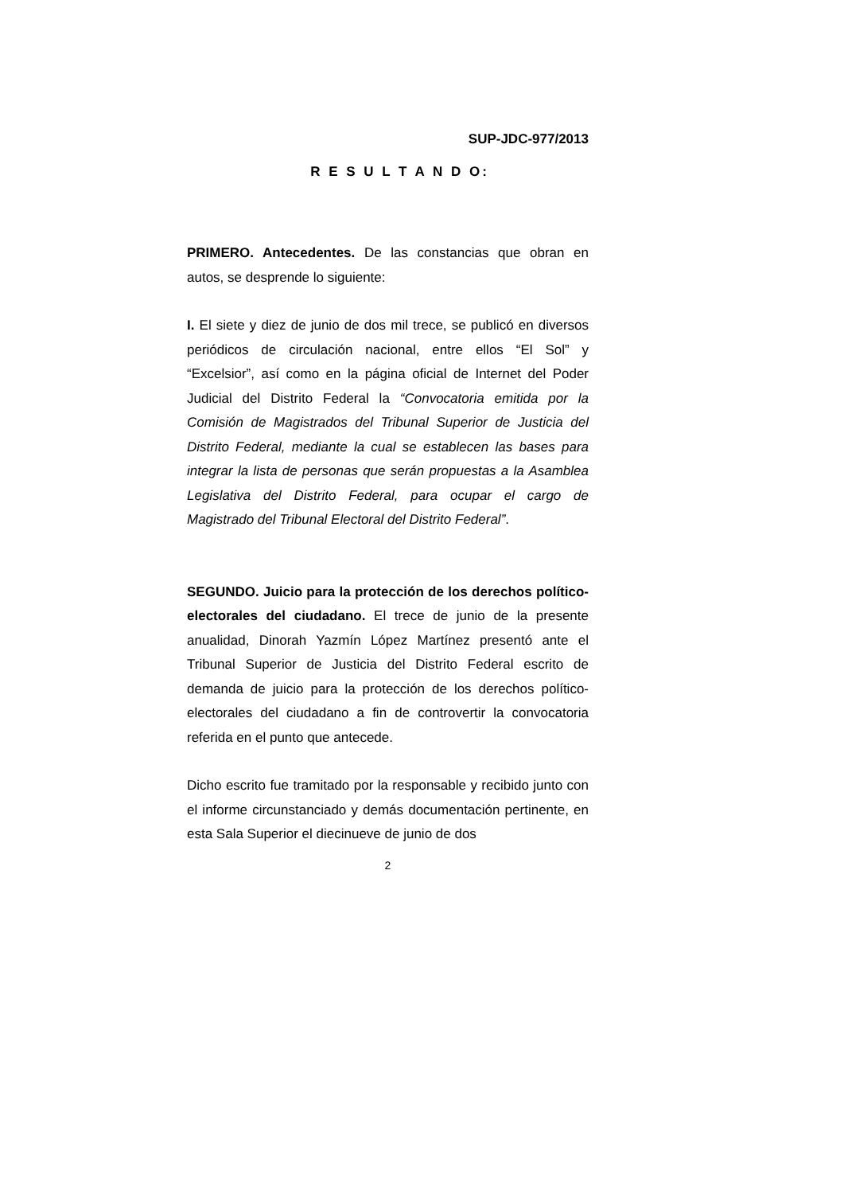SUP-JDC-977/2013
R E S U L T A N D O:
PRIMERO. Antecedentes. De las constancias que obran en autos, se desprende lo siguiente:
I. El siete y diez de junio de dos mil trece, se publicó en diversos periódicos de circulación nacional, entre ellos “El Sol” y “Excelsior”, así como en la página oficial de Internet del Poder Judicial del Distrito Federal la “Convocatoria emitida por la Comisión de Magistrados del Tribunal Superior de Justicia del Distrito Federal, mediante la cual se establecen las bases para integrar la lista de personas que serán propuestas a la Asamblea Legislativa del Distrito Federal, para ocupar el cargo de Magistrado del Tribunal Electoral del Distrito Federal”.
SEGUNDO. Juicio para la protección de los derechos político-electorales del ciudadano. El trece de junio de la presente anualidad, Dinorah Yazmín López Martínez presentó ante el Tribunal Superior de Justicia del Distrito Federal escrito de demanda de juicio para la protección de los derechos político-electorales del ciudadano a fin de controvertir la convocatoria referida en el punto que antecede.
Dicho escrito fue tramitado por la responsable y recibido junto con el informe circunstanciado y demás documentación pertinente, en esta Sala Superior el diecinueve de junio de dos
2